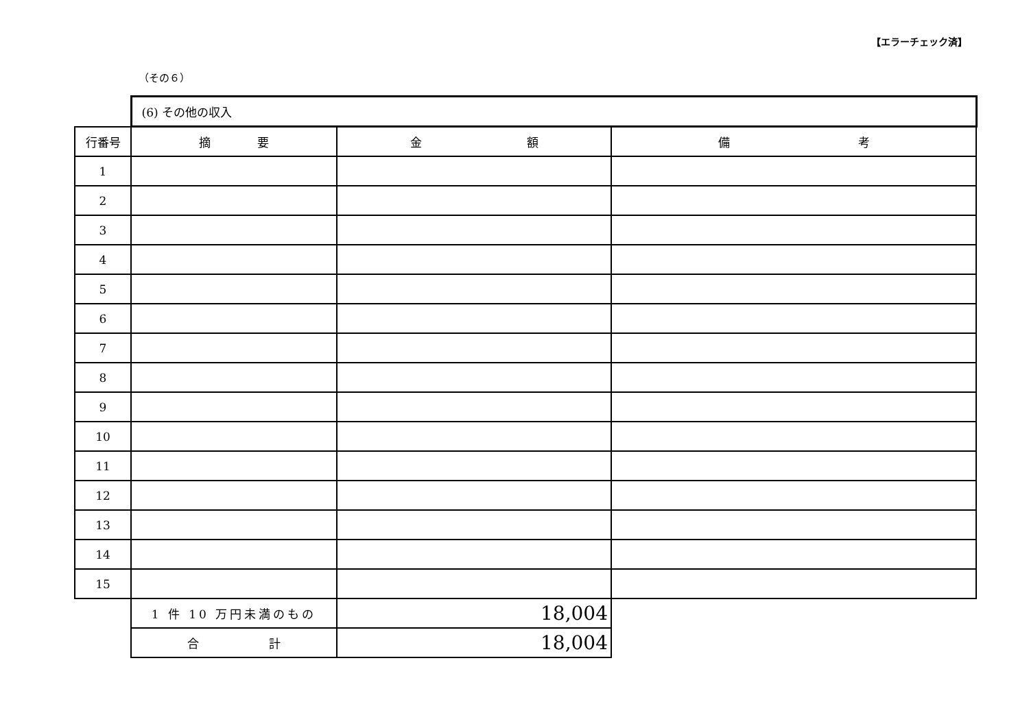【エラーチェック済】
（その６）
| | (6) その他の収入 | | |
| 行番号 | 摘 要 | 金 額 | 備 考 |
| 1 | | | |
| 2 | | | |
| 3 | | | |
| 4 | | | |
| 5 | | | |
| 6 | | | |
| 7 | | | |
| 8 | | | |
| 9 | | | |
| 10 | | | |
| 11 | | | |
| 12 | | | |
| 13 | | | |
| 14 | | | |
| 15 | | | |
| | 1 件 10 万円未満のもの | 18,004 | |
| | 合 計 | 18,004 | |